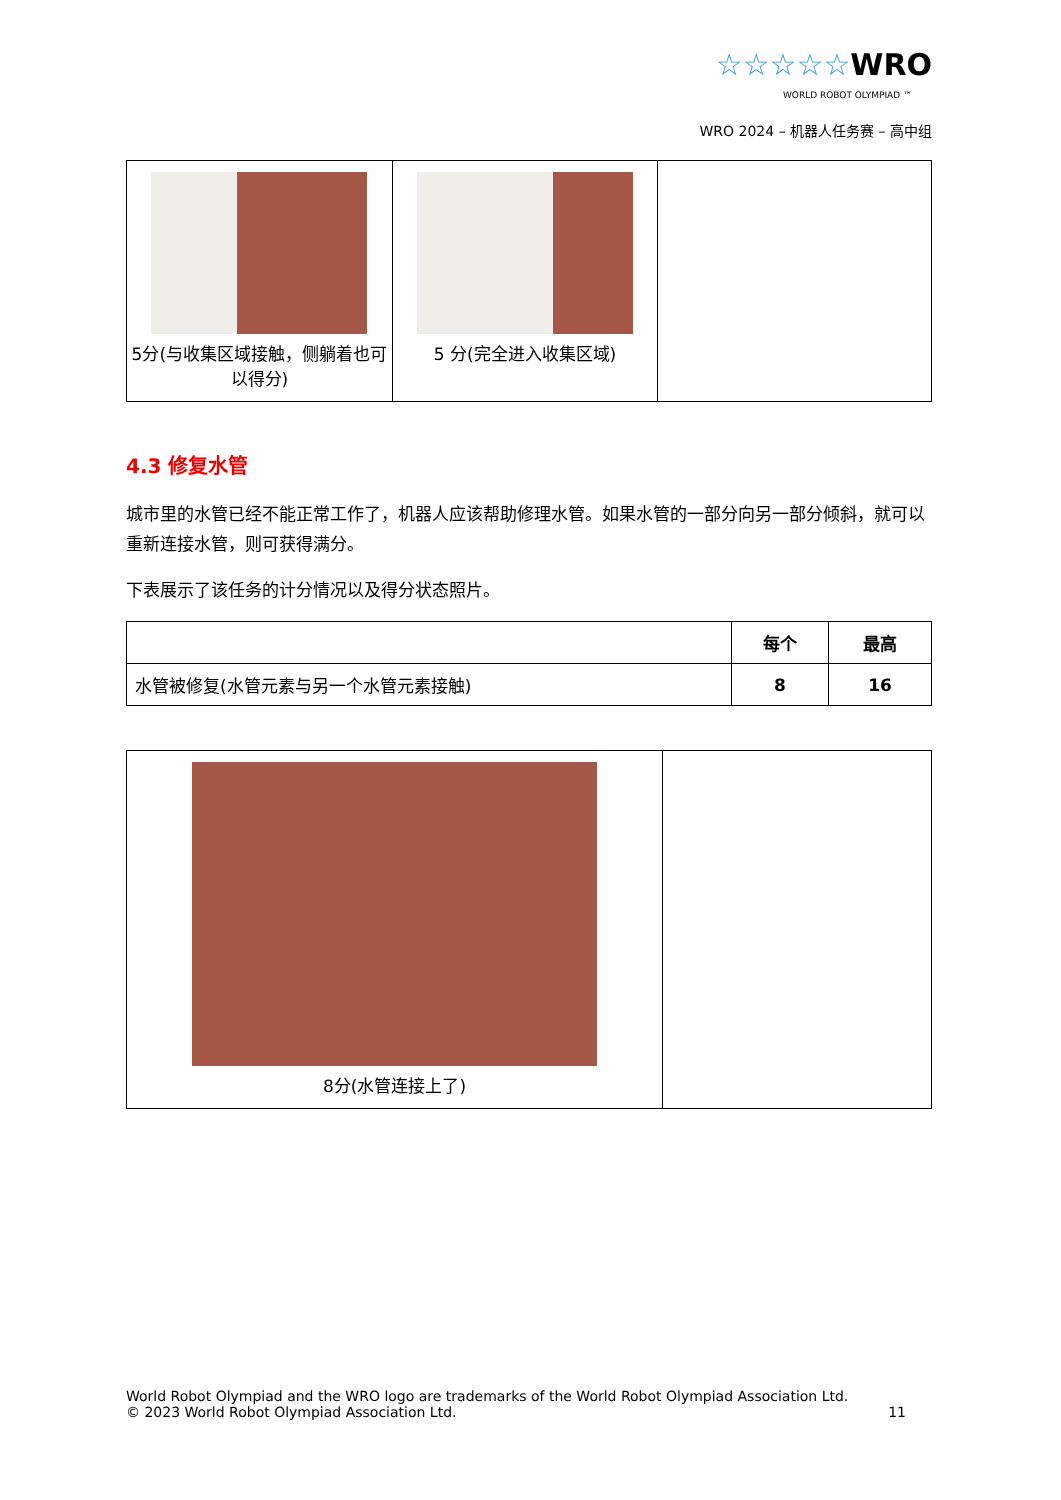☆☆☆☆☆WRO
WORLD ROBOT OLYMPIAD ™
WRO 2024 – 机器人任务赛 – 高中组
| 5分(与收集区域接触，侧躺着也可以得分) | 5 分(完全进入收集区域) | |
4.3 修复水管
城市里的水管已经不能正常工作了，机器人应该帮助修理水管。如果水管的一部分向另一部分倾斜，就可以重新连接水管，则可获得满分。
下表展示了该任务的计分情况以及得分状态照片。
| | 每个 | 最高 |
| --- | --- | --- |
| 水管被修复(水管元素与另一个水管元素接触) | 8 | 16 |
| 8分(水管连接上了) | |
World Robot Olympiad and the WRO logo are trademarks of the World Robot Olympiad Association Ltd.
© 2023 World Robot Olympiad Association Ltd. 11